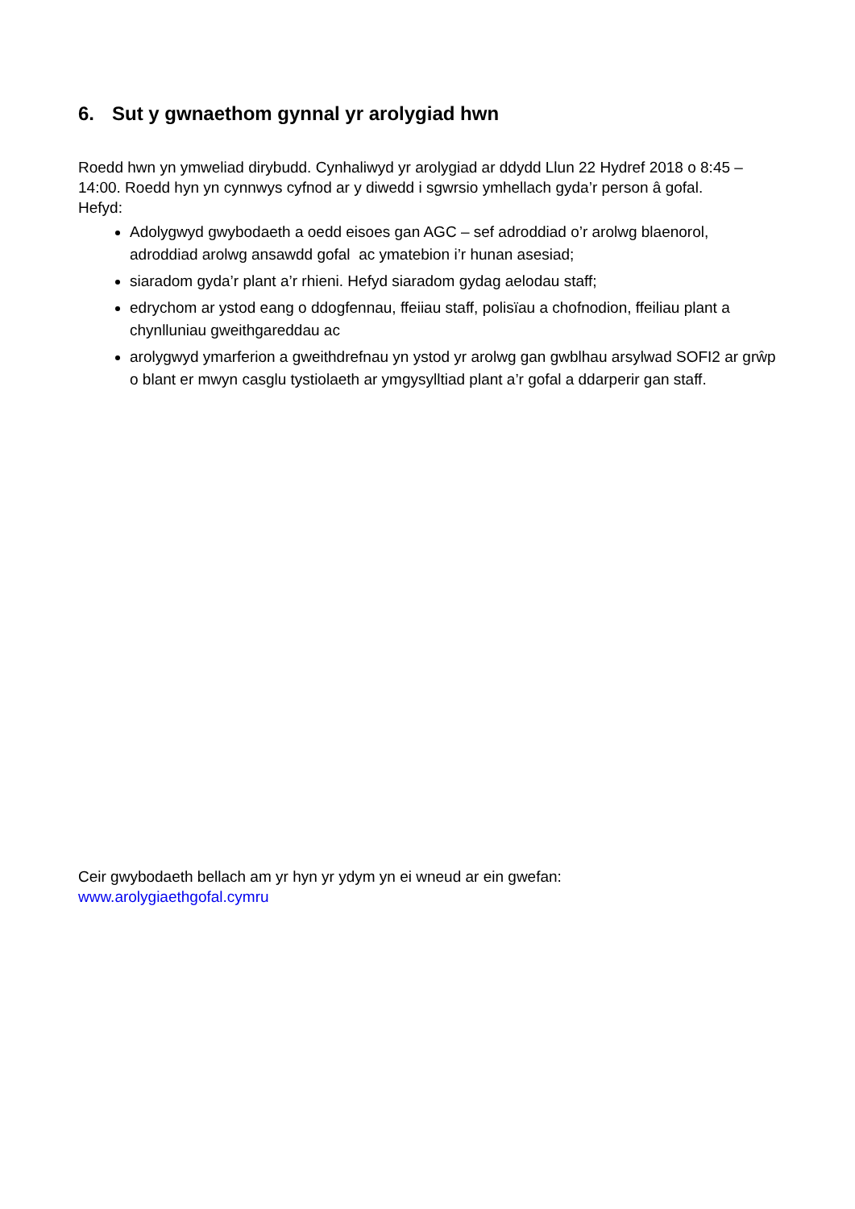6. Sut y gwnaethom gynnal yr arolygiad hwn
Roedd hwn yn ymweliad dirybudd. Cynhaliwyd yr arolygiad ar ddydd Llun 22 Hydref 2018 o 8:45 – 14:00. Roedd hyn yn cynnwys cyfnod ar y diwedd i sgwrsio ymhellach gyda’r person â gofal.
Hefyd:
Adolygwyd gwybodaeth a oedd eisoes gan AGC – sef adroddiad o’r arolwg blaenorol, adroddiad arolwg ansawdd gofal ac ymatebion i’r hunan asesiad;
siaradom gyda’r plant a’r rhieni. Hefyd siaradom gydag aelodau staff;
edrychom ar ystod eang o ddogfennau, ffeiiau staff, polisïau a chofnodion, ffeiliau plant a chynlluniau gweithgareddau ac
arolygwyd ymarferion a gweithdrefnau yn ystod yr arolwg gan gwblhau arsylwad SOFI2 ar grŵp o blant er mwyn casglu tystiolaeth ar ymgysylltiad plant a’r gofal a ddarperir gan staff.
Ceir gwybodaeth bellach am yr hyn yr ydym yn ei wneud ar ein gwefan:
www.arolygiaethgofal.cymru